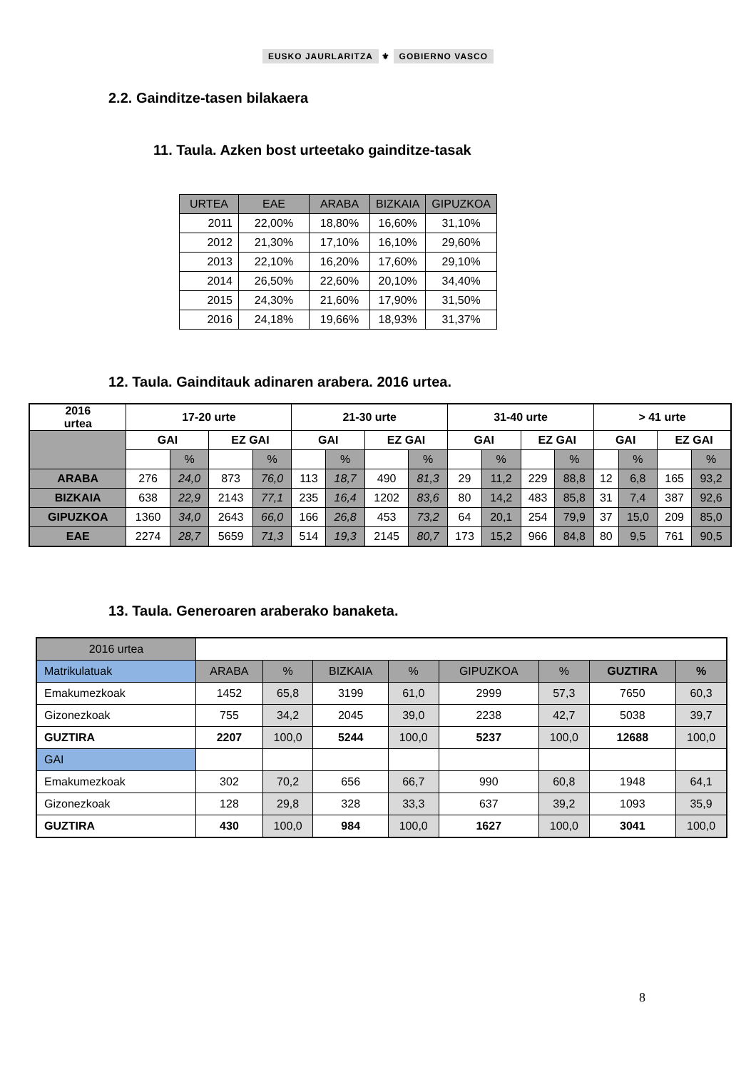EUSKO JAURLARITZA ⚜ GOBIERNO VASCO
2.2. Gainditze-tasen bilakaera
11. Taula. Azken bost urteetako gainditze-tasak
| URTEA | EAE | ARABA | BIZKAIA | GIPUZKOA |
| --- | --- | --- | --- | --- |
| 2011 | 22,00% | 18,80% | 16,60% | 31,10% |
| 2012 | 21,30% | 17,10% | 16,10% | 29,60% |
| 2013 | 22,10% | 16,20% | 17,60% | 29,10% |
| 2014 | 26,50% | 22,60% | 20,10% | 34,40% |
| 2015 | 24,30% | 21,60% | 17,90% | 31,50% |
| 2016 | 24,18% | 19,66% | 18,93% | 31,37% |
12. Taula. Gainditauk adinaren arabera. 2016 urtea.
| 2016 urtea | 17-20 urte | | | | 21-30 urte | | | | 31-40 urte | | | | > 41 urte | | | |
| --- | --- | --- | --- | --- | --- | --- | --- | --- | --- | --- | --- | --- | --- | --- | --- | --- |
| | GAI | | EZ GAI | | GAI | | EZ GAI | | GAI | | EZ GAI | | GAI | | EZ GAI | |
| | | % | | % | | % | | % | | % | | % | | % | | % |
| ARABA | 276 | 24,0 | 873 | 76,0 | 113 | 18,7 | 490 | 81,3 | 29 | 11,2 | 229 | 88,8 | 12 | 6,8 | 165 | 93,2 |
| BIZKAIA | 638 | 22,9 | 2143 | 77,1 | 235 | 16,4 | 1202 | 83,6 | 80 | 14,2 | 483 | 85,8 | 31 | 7,4 | 387 | 92,6 |
| GIPUZKOA | 1360 | 34,0 | 2643 | 66,0 | 166 | 26,8 | 453 | 73,2 | 64 | 20,1 | 254 | 79,9 | 37 | 15,0 | 209 | 85,0 |
| EAE | 2274 | 28,7 | 5659 | 71,3 | 514 | 19,3 | 2145 | 80,7 | 173 | 15,2 | 966 | 84,8 | 80 | 9,5 | 761 | 90,5 |
13. Taula. Generoaren araberako banaketa.
| 2016 urtea | | | | | | | | |
| Matrikulatuak | ARABA | % | BIZKAIA | % | GIPUZKOA | % | GUZTIRA | % |
| Emakumezkoak | 1452 | 65,8 | 3199 | 61,0 | 2999 | 57,3 | 7650 | 60,3 |
| Gizonezkoak | 755 | 34,2 | 2045 | 39,0 | 2238 | 42,7 | 5038 | 39,7 |
| GUZTIRA | 2207 | 100,0 | 5244 | 100,0 | 5237 | 100,0 | 12688 | 100,0 |
| GAI | | | | | | | | |
| Emakumezkoak | 302 | 70,2 | 656 | 66,7 | 990 | 60,8 | 1948 | 64,1 |
| Gizonezkoak | 128 | 29,8 | 328 | 33,3 | 637 | 39,2 | 1093 | 35,9 |
| GUZTIRA | 430 | 100,0 | 984 | 100,0 | 1627 | 100,0 | 3041 | 100,0 |
8